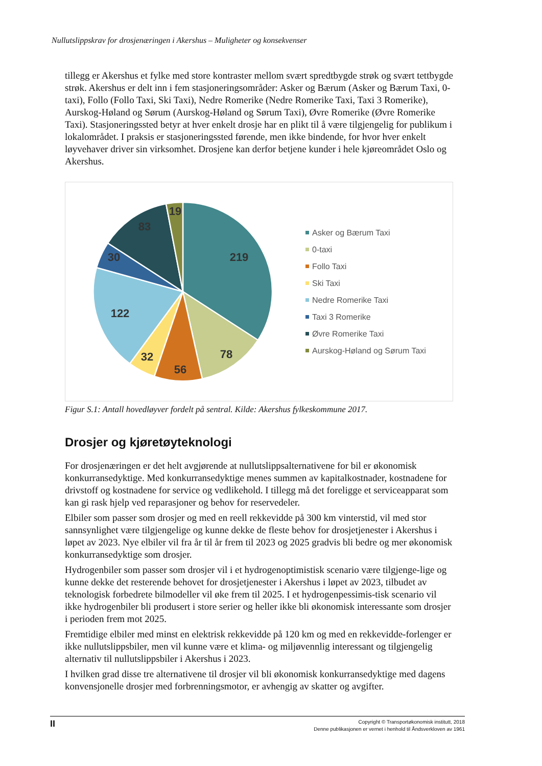Nullutslippskrav for drosjenæringen i Akershus – Muligheter og konsekvenser
tillegg er Akershus et fylke med store kontraster mellom svært spredtbygde strøk og svært tettbygde strøk. Akershus er delt inn i fem stasjoneringsområder: Asker og Bærum (Asker og Bærum Taxi, 0-taxi), Follo (Follo Taxi, Ski Taxi), Nedre Romerike (Nedre Romerike Taxi, Taxi 3 Romerike), Aurskog-Høland og Sørum (Aurskog-Høland og Sørum Taxi), Øvre Romerike (Øvre Romerike Taxi). Stasjoneringssted betyr at hver enkelt drosje har en plikt til å være tilgjengelig for publikum i lokalområdet. I praksis er stasjoneringssted førende, men ikke bindende, for hvor hver enkelt løyvehaver driver sin virksomhet. Drosjene kan derfor betjene kunder i hele kjøreområdet Oslo og Akershus.
219
78
56
32
122
30
83
19
Asker og Bærum Taxi
0-taxi
Follo Taxi
Ski Taxi
Nedre Romerike Taxi
Taxi 3 Romerike
Øvre Romerike Taxi
Aurskog-Høland og Sørum Taxi
Figur S.1: Antall hovedløyver fordelt på sentral. Kilde: Akershus fylkeskommune 2017.
Drosjer og kjøretøyteknologi
For drosjenæringen er det helt avgjørende at nullutslippsalternativene for bil er økonomisk konkurransedyktige. Med konkurransedyktige menes summen av kapitalkostnader, kostnadene for drivstoff og kostnadene for service og vedlikehold. I tillegg må det foreligge et serviceapparat som kan gi rask hjelp ved reparasjoner og behov for reservedeler.
Elbiler som passer som drosjer og med en reell rekkevidde på 300 km vinterstid, vil med stor sannsynlighet være tilgjengelige og kunne dekke de fleste behov for drosjetjenester i Akershus i løpet av 2023. Nye elbiler vil fra år til år frem til 2023 og 2025 gradvis bli bedre og mer økonomisk konkurransedyktige som drosjer.
Hydrogenbiler som passer som drosjer vil i et hydrogenoptimistisk scenario være tilgjenge-lige og kunne dekke det resterende behovet for drosjetjenester i Akershus i løpet av 2023, tilbudet av teknologisk forbedrete bilmodeller vil øke frem til 2025. I et hydrogenpessimis-tisk scenario vil ikke hydrogenbiler bli produsert i store serier og heller ikke bli økonomisk interessante som drosjer i perioden frem mot 2025.
Fremtidige elbiler med minst en elektrisk rekkevidde på 120 km og med en rekkevidde-forlenger er ikke nullutslippsbiler, men vil kunne være et klima- og miljøvennlig interessant og tilgjengelig alternativ til nullutslippsbiler i Akershus i 2023.
I hvilken grad disse tre alternativene til drosjer vil bli økonomisk konkurransedyktige med dagens konvensjonelle drosjer med forbrenningsmotor, er avhengig av skatter og avgifter.
II
Copyright © Transportøkonomisk institutt, 2018
Denne publikasjonen er vernet i henhold til Åndsverkloven av 1961